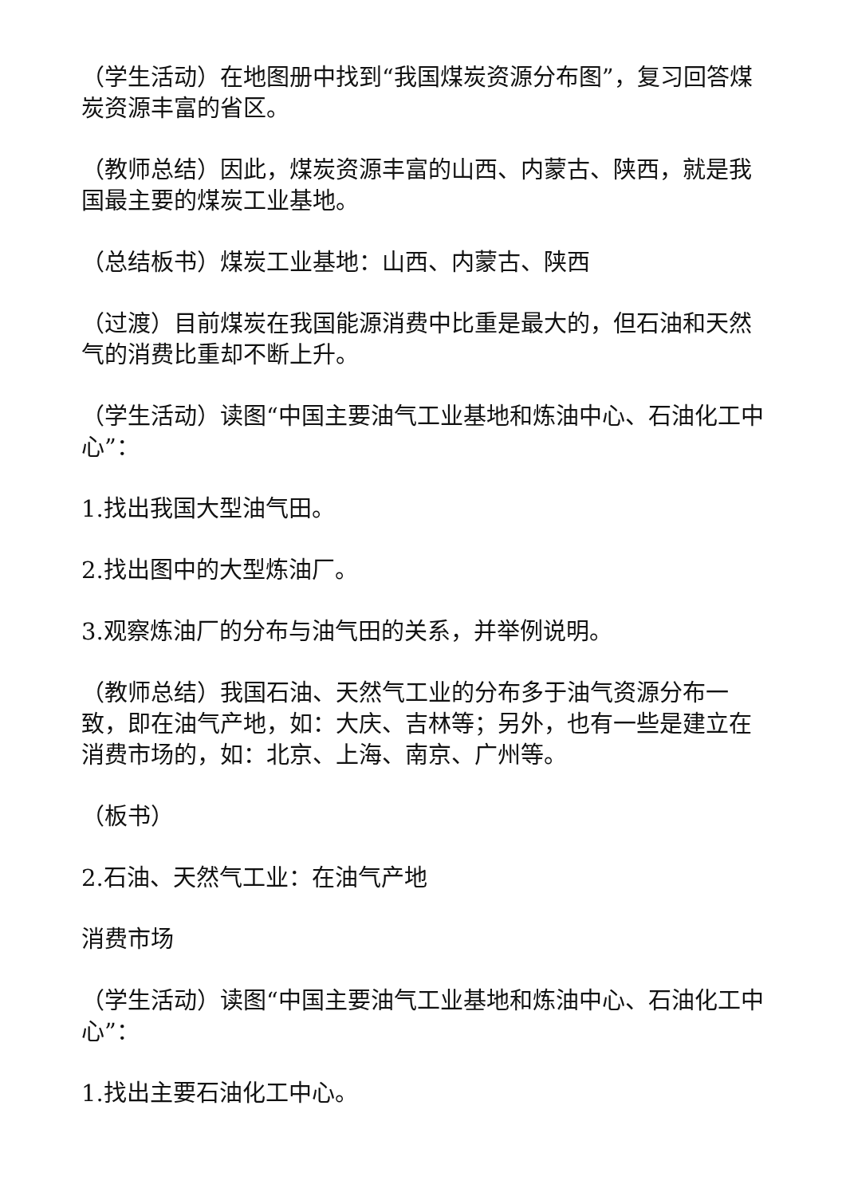（学生活动）在地图册中找到“我国煤炭资源分布图”，复习回答煤炭资源丰富的省区。
（教师总结）因此，煤炭资源丰富的山西、内蒙古、陕西，就是我国最主要的煤炭工业基地。
（总结板书）煤炭工业基地：山西、内蒙古、陕西
（过渡）目前煤炭在我国能源消费中比重是最大的，但石油和天然气的消费比重却不断上升。
（学生活动）读图“中国主要油气工业基地和炼油中心、石油化工中心”：
1.找出我国大型油气田。
2.找出图中的大型炼油厂。
3.观察炼油厂的分布与油气田的关系，并举例说明。
（教师总结）我国石油、天然气工业的分布多于油气资源分布一致，即在油气产地，如：大庆、吉林等；另外，也有一些是建立在消费市场的，如：北京、上海、南京、广州等。
（板书）
2.石油、天然气工业：在油气产地
消费市场
（学生活动）读图“中国主要油气工业基地和炼油中心、石油化工中心”：
1.找出主要石油化工中心。